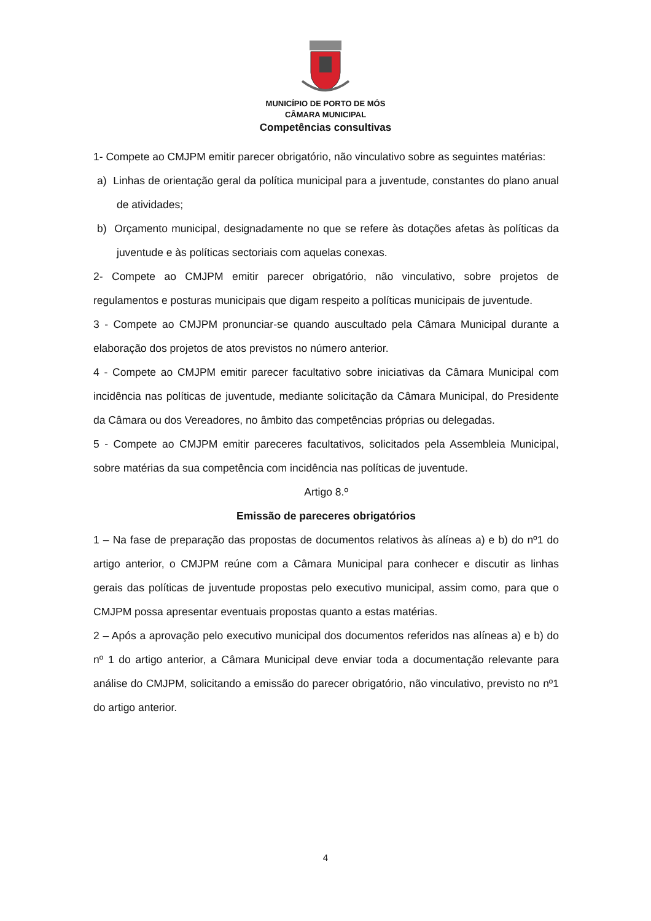MUNICÍPIO DE PORTO DE MÓS
CÂMARA MUNICIPAL
Competências consultivas
1- Compete ao CMJPM emitir parecer obrigatório, não vinculativo sobre as seguintes matérias:
a) Linhas de orientação geral da política municipal para a juventude, constantes do plano anual de atividades;
b) Orçamento municipal, designadamente no que se refere às dotações afetas às políticas da juventude e às políticas sectoriais com aquelas conexas.
2- Compete ao CMJPM emitir parecer obrigatório, não vinculativo, sobre projetos de regulamentos e posturas municipais que digam respeito a políticas municipais de juventude.
3 - Compete ao CMJPM pronunciar-se quando auscultado pela Câmara Municipal durante a elaboração dos projetos de atos previstos no número anterior.
4 - Compete ao CMJPM emitir parecer facultativo sobre iniciativas da Câmara Municipal com incidência nas políticas de juventude, mediante solicitação da Câmara Municipal, do Presidente da Câmara ou dos Vereadores, no âmbito das competências próprias ou delegadas.
5 - Compete ao CMJPM emitir pareceres facultativos, solicitados pela Assembleia Municipal, sobre matérias da sua competência com incidência nas políticas de juventude.
Artigo 8.º
Emissão de pareceres obrigatórios
1 – Na fase de preparação das propostas de documentos relativos às alíneas a) e b) do nº1 do artigo anterior, o CMJPM reúne com a Câmara Municipal para conhecer e discutir as linhas gerais das políticas de juventude propostas pelo executivo municipal, assim como, para que o CMJPM possa apresentar eventuais propostas quanto a estas matérias.
2 – Após a aprovação pelo executivo municipal dos documentos referidos nas alíneas a) e b) do nº 1 do artigo anterior, a Câmara Municipal deve enviar toda a documentação relevante para análise do CMJPM, solicitando a emissão do parecer obrigatório, não vinculativo, previsto no nº1 do artigo anterior.
4